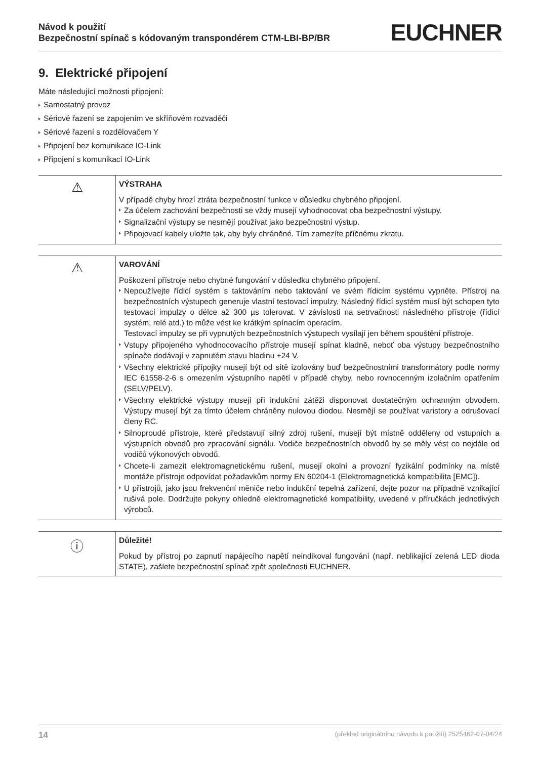Návod k použití
Bezpečnostní spínač s kódovaným transpondérem CTM-LBI-BP/BR
EUCHNER
9. Elektrické připojení
Máte následující možnosti připojení:
Samostatný provoz
Sériové řazení se zapojením ve skříňovém rozvaděči
Sériové řazení s rozdělovačem Y
Připojení bez komunikace IO-Link
Připojení s komunikací IO-Link
⚠
VÝSTRAHA
V případě chyby hrozí ztráta bezpečnostní funkce v důsledku chybného připojení.
Za účelem zachování bezpečnosti se vždy musejí vyhodnocovat oba bezpečnostní výstupy.
Signalizační výstupy se nesmějí používat jako bezpečnostní výstup.
Připojovací kabely uložte tak, aby byly chráněné. Tím zamezíte příčnému zkratu.
⚠
VAROVÁNÍ
Poškození přístroje nebo chybné fungování v důsledku chybného připojení.
Nepoužívejte řídicí systém s taktováním nebo taktování ve svém řídicím systému vypněte. Přístroj na bezpečnostních výstupech generuje vlastní testovací impulzy. Následný řídicí systém musí být schopen tyto testovací impulzy o délce až 300 µs tolerovat. V závislosti na setrvačnosti následného přístroje (řídicí systém, relé atd.) to může vést ke krátkým spínacím operacím.
Testovací impulzy se při vypnutých bezpečnostních výstupech vysílají jen během spouštění přístroje.
Vstupy připojeného vyhodnocovacího přístroje musejí spínat kladně, neboť oba výstupy bezpečnostního spínače dodávají v zapnutém stavu hladinu +24 V.
Všechny elektrické přípojky musejí být od sítě izolovány buď bezpečnostními transformátory podle normy IEC 61558-2-6 s omezením výstupního napětí v případě chyby, nebo rovnocenným izolačním opatřením (SELV/PELV).
Všechny elektrické výstupy musejí při indukční zátěži disponovat dostatečným ochranným obvodem. Výstupy musejí být za tímto účelem chráněny nulovou diodou. Nesmějí se používat varistory a odrušovací členy RC.
Silnoproudé přístroje, které představují silný zdroj rušení, musejí být místně odděleny od vstupních a výstupních obvodů pro zpracování signálu. Vodiče bezpečnostních obvodů by se měly vést co nejdále od vodičů výkonových obvodů.
Chcete-li zamezit elektromagnetickému rušení, musejí okolní a provozní fyzikální podmínky na místě montáže přístroje odpovídat požadavkům normy EN 60204-1 (Elektromagnetická kompatibilita [EMC]).
U přístrojů, jako jsou frekvenční měniče nebo indukční tepelná zařízení, dejte pozor na případně vznikající rušivá pole. Dodržujte pokyny ohledně elektromagnetické kompatibility, uvedené v příručkách jednotlivých výrobců.
ⓘ
Důležité!
Pokud by přístroj po zapnutí napájecího napětí neindikoval fungování (např. neblikající zelená LED dioda STATE), zašlete bezpečnostní spínač zpět společnosti EUCHNER.
14 (překlad originálního návodu k použití) 2525462-07-04/24